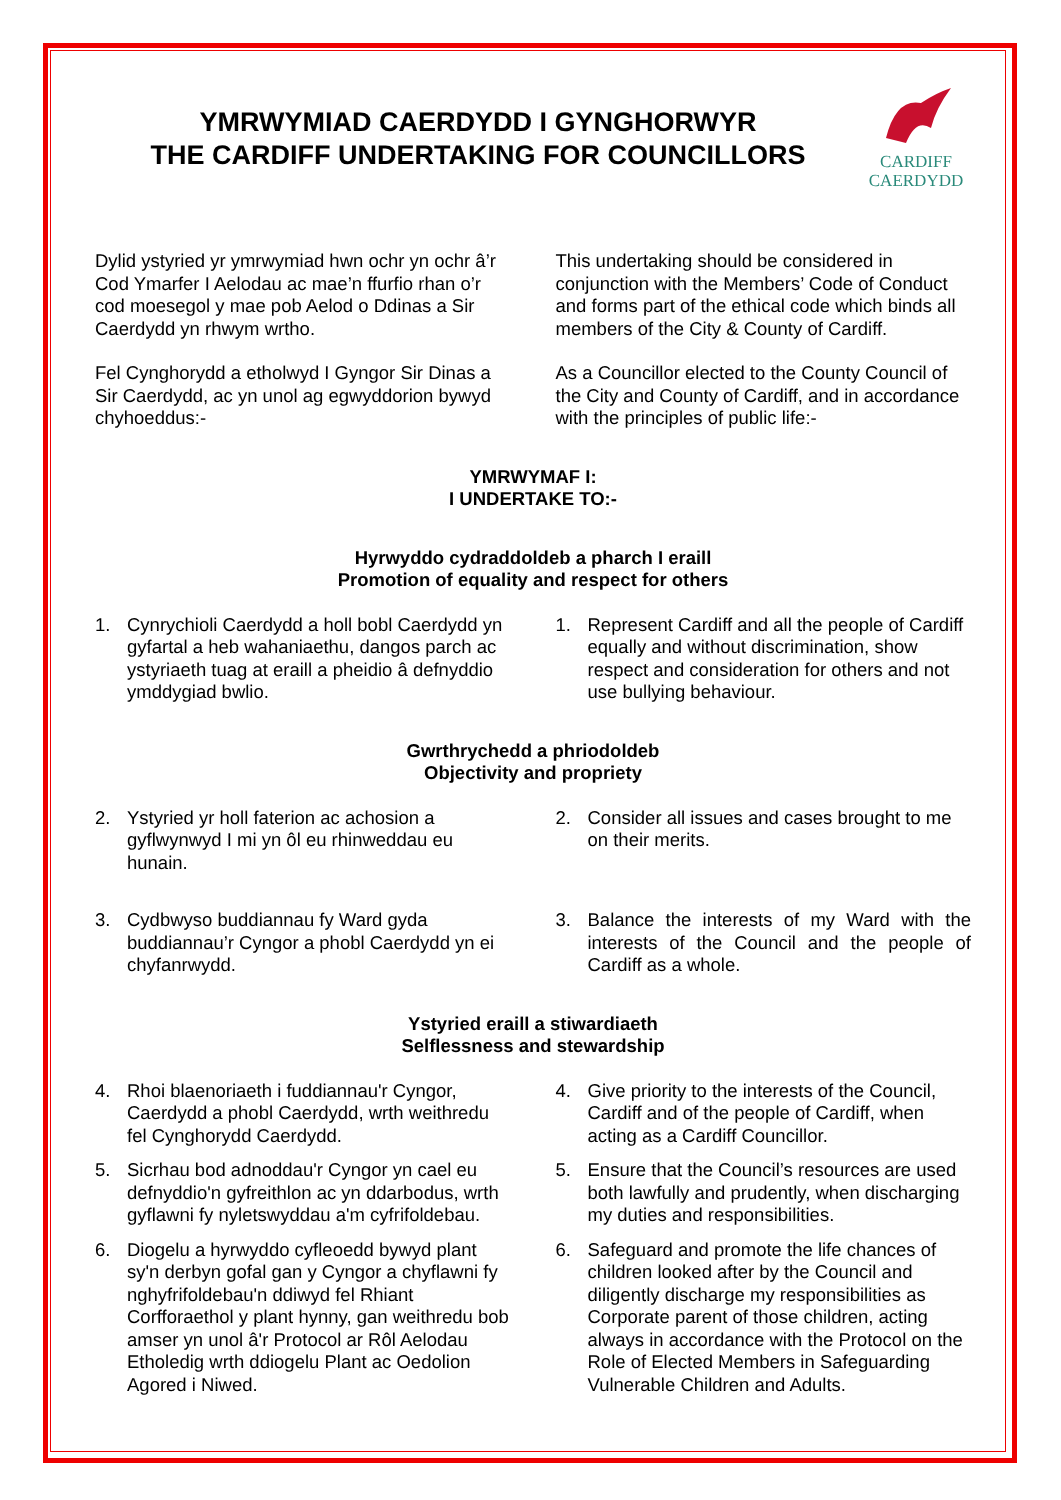YMRWYMIAD CAERDYDD I GYNGHORWYR
THE CARDIFF UNDERTAKING FOR COUNCILLORS
CARDIFF
CAERDYDD
Dylid ystyried yr ymrwymiad hwn ochr yn ochr â’r Cod Ymarfer I Aelodau ac mae’n ffurfio rhan o’r cod moesegol y mae pob Aelod o Ddinas a Sir Caerdydd yn rhwym wrtho.
This undertaking should be considered in conjunction with the Members’ Code of Conduct and forms part of the ethical code which binds all members of the City & County of Cardiff.
Fel Cynghorydd a etholwyd I Gyngor Sir Dinas a Sir Caerdydd, ac yn unol ag egwyddorion bywyd chyhoeddus:-
As a Councillor elected to the County Council of the City and County of Cardiff, and in accordance with the principles of public life:-
YMRWYMAF I:
I UNDERTAKE TO:-
Hyrwyddo cydraddoldeb a pharch I eraill
Promotion of equality and respect for others
1. Cynrychioli Caerdydd a holl bobl Caerdydd yn gyfartal a heb wahaniaethu, dangos parch ac ystyriaeth tuag at eraill a pheidio â defnyddio ymddygiad bwlio.
1. Represent Cardiff and all the people of Cardiff equally and without discrimination, show respect and consideration for others and not use bullying behaviour.
Gwrthrychedd a phriodoldeb
Objectivity and propriety
2. Ystyried yr holl faterion ac achosion a gyflwynwyd I mi yn ôl eu rhinweddau eu hunain.
2. Consider all issues and cases brought to me on their merits.
3. Cydbwyso buddiannau fy Ward gyda buddiannau’r Cyngor a phobl Caerdydd yn ei chyfanrwydd.
3. Balance the interests of my Ward with the interests of the Council and the people of Cardiff as a whole.
Ystyried eraill a stiwardiaeth
Selflessness and stewardship
4. Rhoi blaenoriaeth i fuddiannau'r Cyngor, Caerdydd a phobl Caerdydd, wrth weithredu fel Cynghorydd Caerdydd.
4. Give priority to the interests of the Council, Cardiff and of the people of Cardiff, when acting as a Cardiff Councillor.
5. Sicrhau bod adnoddau'r Cyngor yn cael eu defnyddio'n gyfreithlon ac yn ddarbodus, wrth gyflawni fy nyletswyddau a'm cyfrifoldebau.
5. Ensure that the Council’s resources are used both lawfully and prudently, when discharging my duties and responsibilities.
6. Diogelu a hyrwyddo cyfleoedd bywyd plant sy'n derbyn gofal gan y Cyngor a chyflawni fy nghyfrifoldebau'n ddiwyd fel Rhiant Corfforaethol y plant hynny, gan weithredu bob amser yn unol â'r Protocol ar Rôl Aelodau Etholedig wrth ddiogelu Plant ac Oedolion Agored i Niwed.
6. Safeguard and promote the life chances of children looked after by the Council and diligently discharge my responsibilities as Corporate parent of those children, acting always in accordance with the Protocol on the Role of Elected Members in Safeguarding Vulnerable Children and Adults.